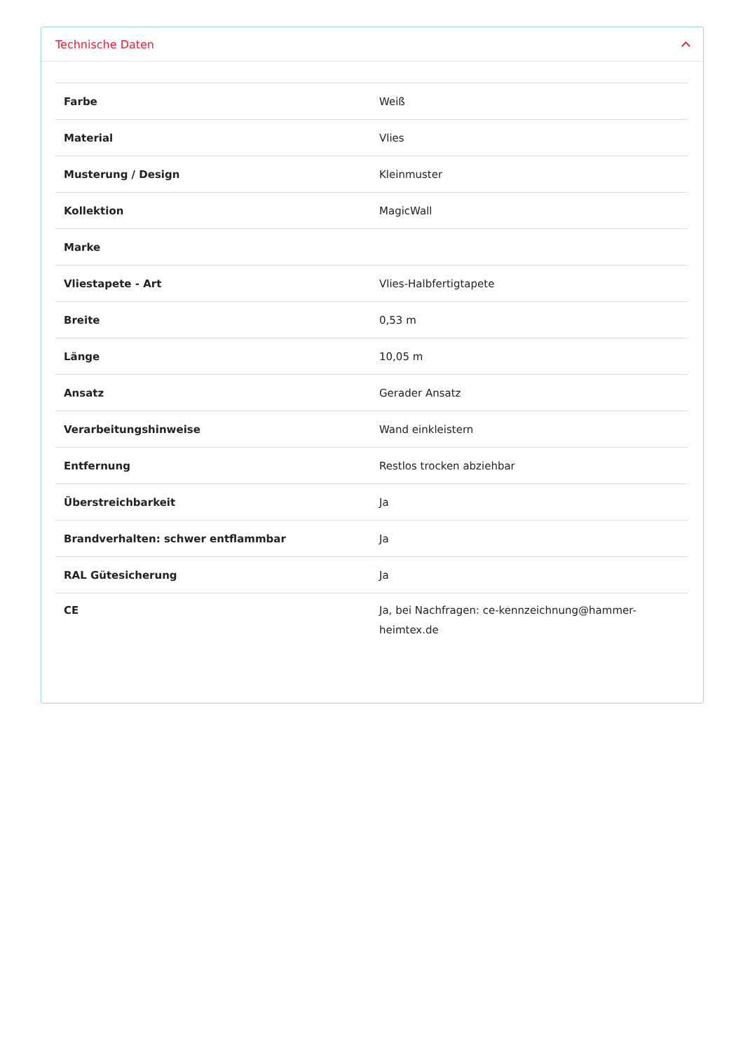Technische Daten
| Farbe | Weiß |
| Material | Vlies |
| Musterung / Design | Kleinmuster |
| Kollektion | MagicWall |
| Marke | |
| Vliestapete - Art | Vlies-Halbfertigtapete |
| Breite | 0,53 m |
| Länge | 10,05 m |
| Ansatz | Gerader Ansatz |
| Verarbeitungshinweise | Wand einkleistern |
| Entfernung | Restlos trocken abziehbar |
| Überstreichbarkeit | Ja |
| Brandverhalten: schwer entflammbar | Ja |
| RAL Gütesicherung | Ja |
| CE | Ja, bei Nachfragen: ce-kennzeichnung@hammer-heimtex.de |